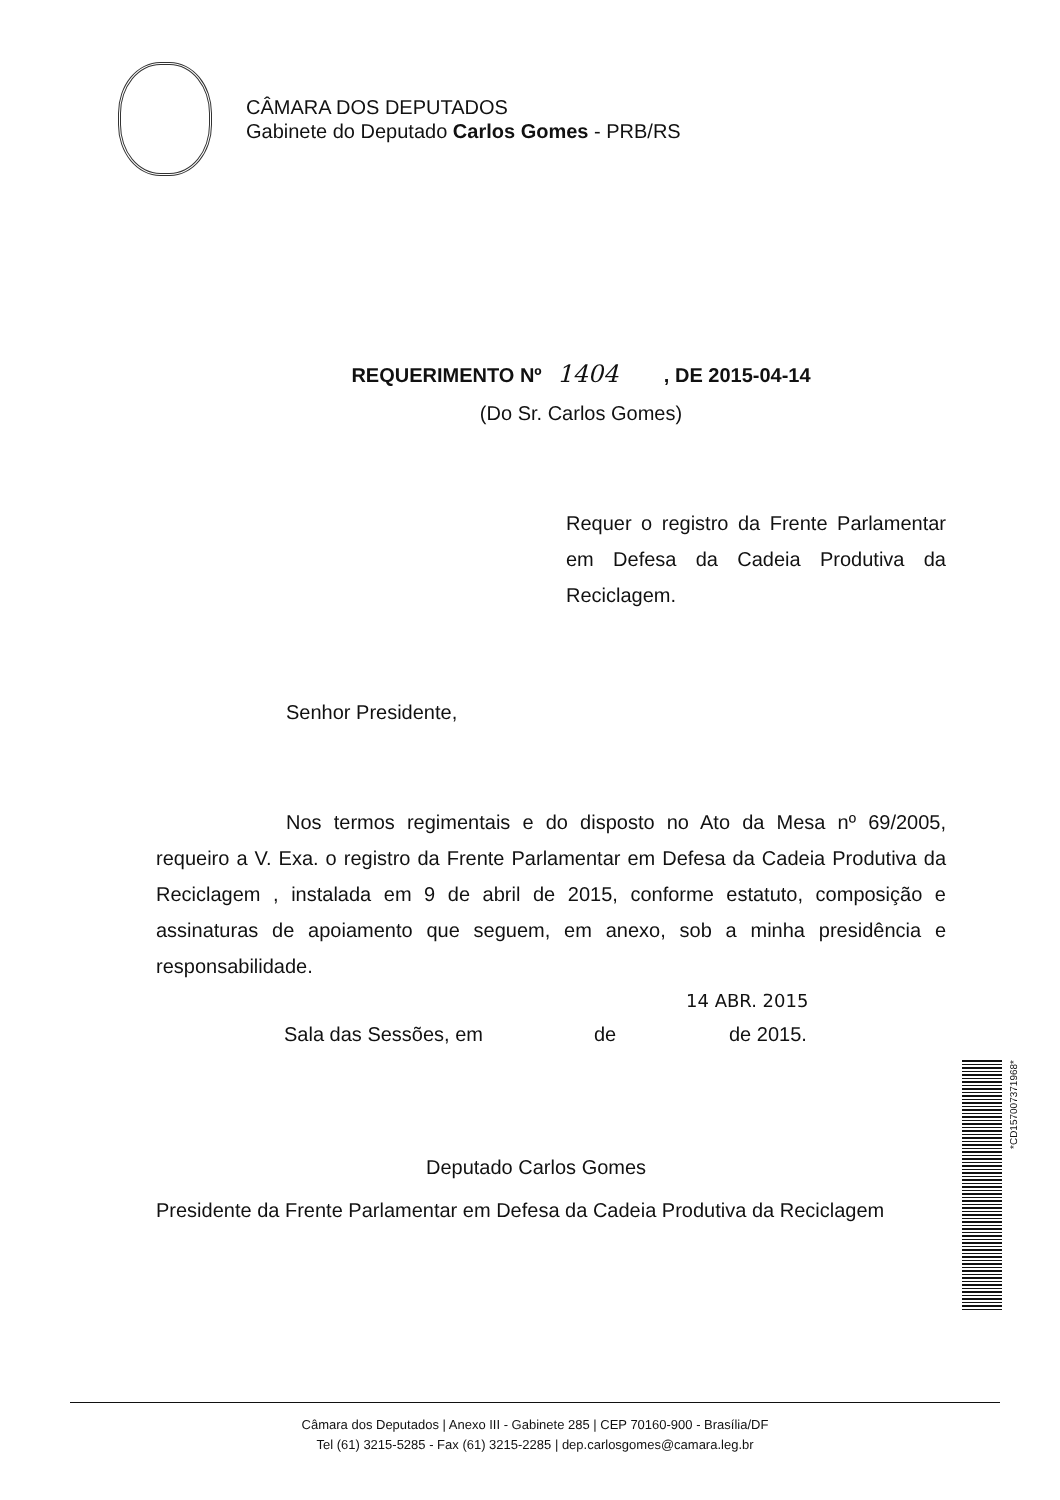CÂMARA DOS DEPUTADOS
Gabinete do Deputado Carlos Gomes - PRB/RS
REQUERIMENTO Nº 1404 , DE 2015-04-14
(Do Sr. Carlos Gomes)
Requer o registro da Frente Parlamentar em Defesa da Cadeia Produtiva da Reciclagem.
Senhor Presidente,
Nos termos regimentais e do disposto no Ato da Mesa nº 69/2005, requeiro a V. Exa. o registro da Frente Parlamentar em Defesa da Cadeia Produtiva da Reciclagem , instalada em 9 de abril de 2015, conforme estatuto, composição e assinaturas de apoiamento que seguem, em anexo, sob a minha presidência e responsabilidade.
14 ABR. 2015
Sala das Sessões, em de de 2015.
Deputado Carlos Gomes
Presidente da Frente Parlamentar em Defesa da Cadeia Produtiva da Reciclagem
*CD157007371968*
Câmara dos Deputados | Anexo III - Gabinete 285 | CEP 70160-900 - Brasília/DF
Tel (61) 3215-5285 - Fax (61) 3215-2285 | dep.carlosgomes@camara.leg.br